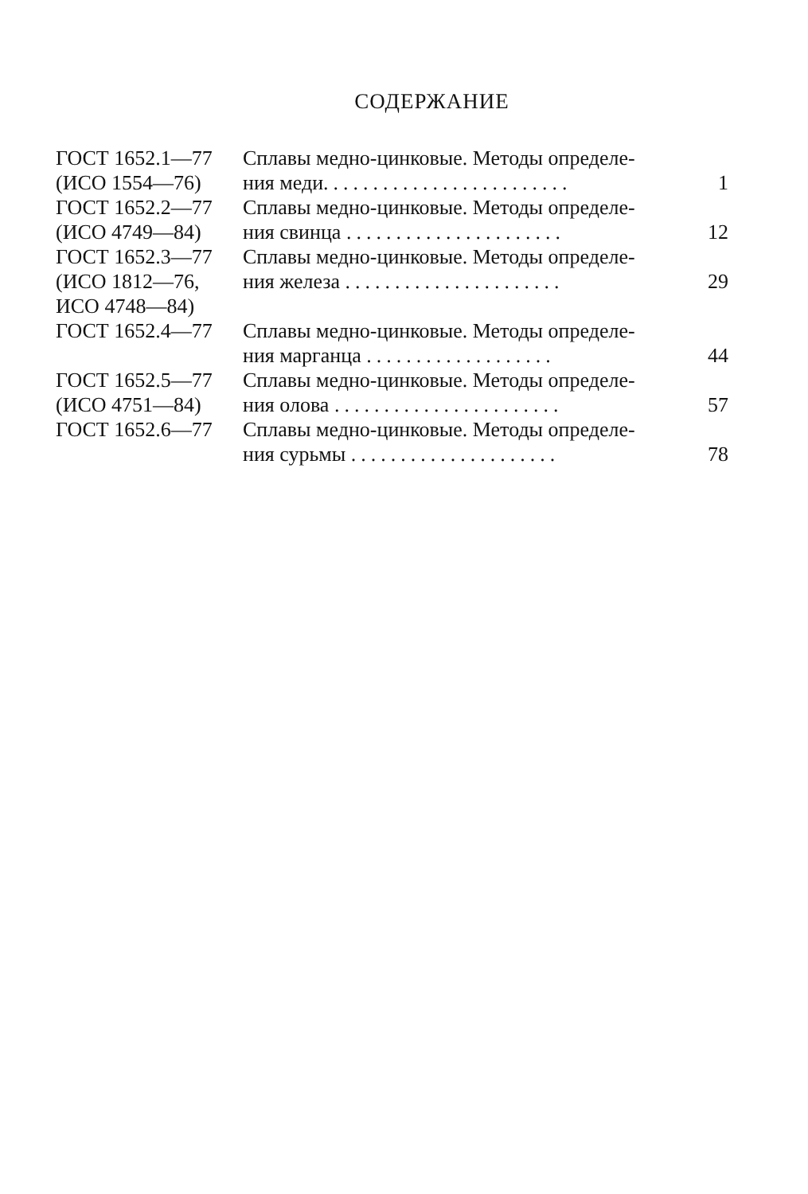СОДЕРЖАНИЕ
| ГОСТ 1652.1—77 (ИСО 1554—76) | Сплавы медно-цинковые. Методы определе- ния меди ......................... | 1 |
| ГОСТ 1652.2—77 (ИСО 4749—84) | Сплавы медно-цинковые. Методы определе- ния свинца ...................... | 12 |
| ГОСТ 1652.3—77 (ИСО 1812—76, ИСО 4748—84) | Сплавы медно-цинковые. Методы определе- ния железа ...................... | 29 |
| ГОСТ 1652.4—77 | Сплавы медно-цинковые. Методы определе- ния марганца ................... | 44 |
| ГОСТ 1652.5—77 (ИСО 4751—84) | Сплавы медно-цинковые. Методы определе- ния олова ....................... | 57 |
| ГОСТ 1652.6—77 | Сплавы медно-цинковые. Методы определе- ния сурьмы ..................... | 78 |